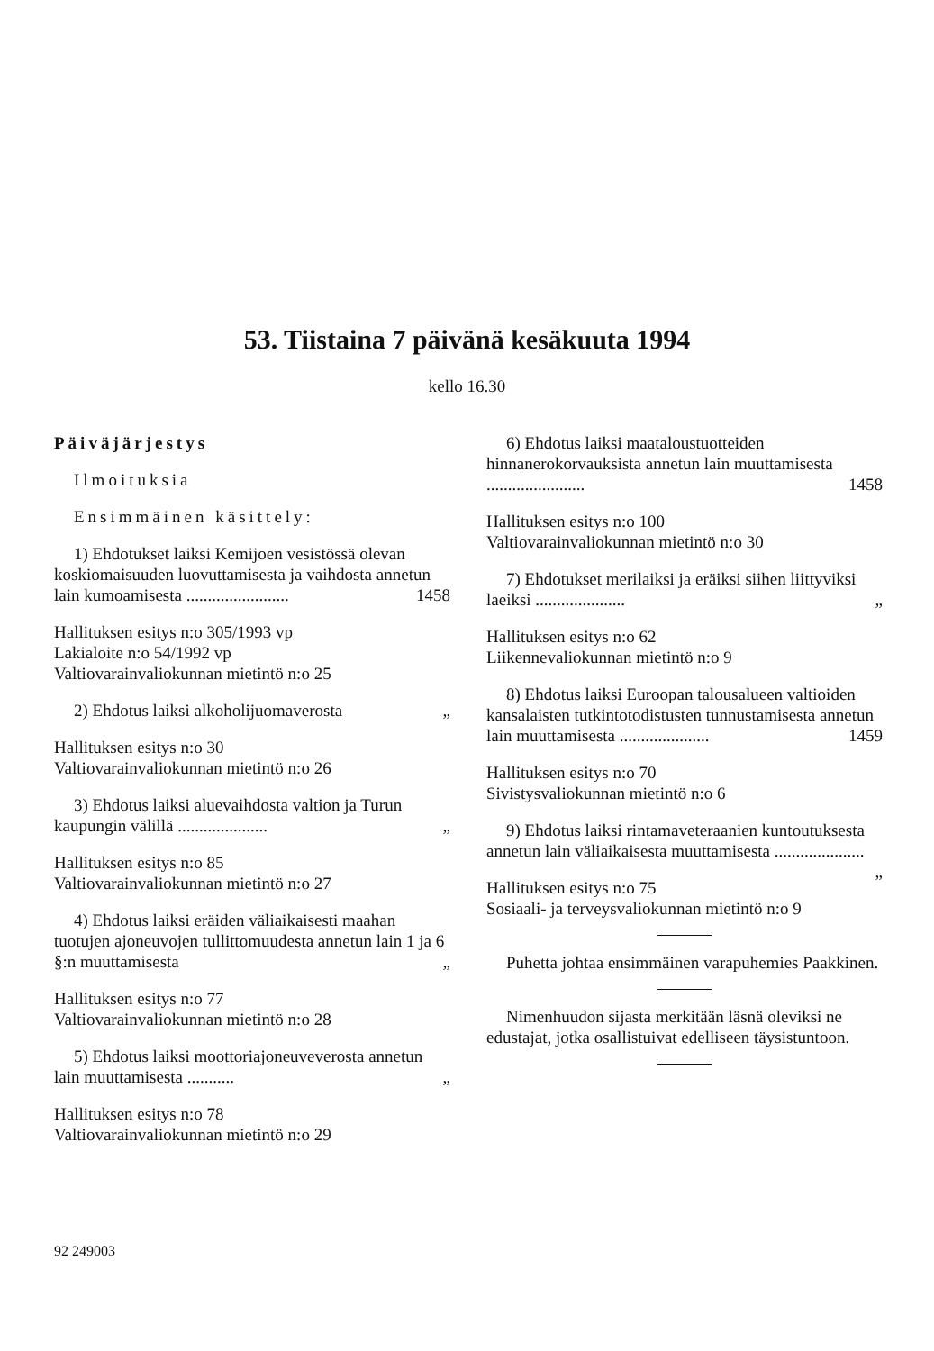53. Tiistaina 7 päivänä kesäkuuta 1994
kello 16.30
Päiväjärjestys
Ilmoituksia
Ensimmäinen käsittely:
1) Ehdotukset laiksi Kemijoen vesistössä olevan koskiomaisuuden luovuttamisesta ja vaihdosta annetun lain kumoamisesta ........................ 1458
Hallituksen esitys n:o 305/1993 vp
Lakialoite n:o 54/1992 vp
Valtiovarainvaliokunnan mietintö n:o 25
2) Ehdotus laiksi alkoholijuomaverosta „
Hallituksen esitys n:o 30
Valtiovarainvaliokunnan mietintö n:o 26
3) Ehdotus laiksi aluevaihdosta valtion ja Turun kaupungin välillä ..................... „
Hallituksen esitys n:o 85
Valtiovarainvaliokunnan mietintö n:o 27
4) Ehdotus laiksi eräiden väliaikaisesti maahan tuotujen ajoneuvojen tullittomuudesta annetun lain 1 ja 6 §:n muuttamisesta „
Hallituksen esitys n:o 77
Valtiovarainvaliokunnan mietintö n:o 28
5) Ehdotus laiksi moottoriajoneuveverosta annetun lain muuttamisesta ........... „
Hallituksen esitys n:o 78
Valtiovarainvaliokunnan mietintö n:o 29
6) Ehdotus laiksi maataloustuotteiden hinnanerokorvauksista annetun lain muuttamisesta ....................... 1458
Hallituksen esitys n:o 100
Valtiovarainvaliokunnan mietintö n:o 30
7) Ehdotukset merilaiksi ja eräiksi siihen liittyviksi laeiksi ..................... „
Hallituksen esitys n:o 62
Liikennevaliokunnan mietintö n:o 9
8) Ehdotus laiksi Euroopan talousalueen valtioiden kansalaisten tutkintotodistusten tunnustamisesta annetun lain muuttamisesta ..................... 1459
Hallituksen esitys n:o 70
Sivistysvaliokunnan mietintö n:o 6
9) Ehdotus laiksi rintamaveteraanien kuntoutuksesta annetun lain väliaikaisesta muuttamisesta ..................... „
Hallituksen esitys n:o 75
Sosiaali- ja terveysvaliokunnan mietintö n:o 9
Puhetta johtaa ensimmäinen varapuhemies Paakkinen.
Nimenhuudon sijasta merkitään läsnä oleviksi ne edustajat, jotka osallistuivat edelliseen täysistuntoon.
92 249003